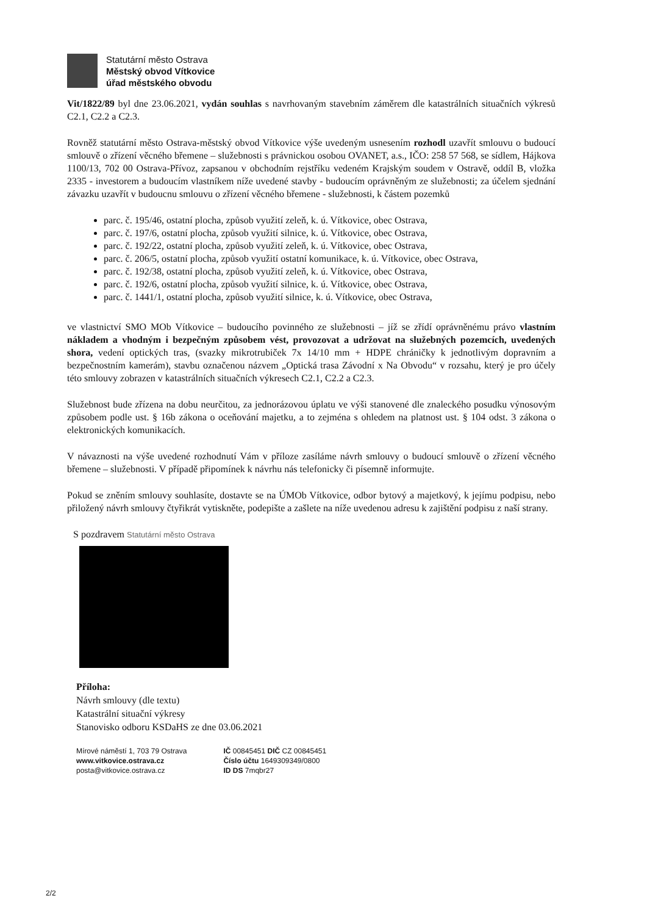Statutární město Ostrava
Městský obvod Vítkovice
úřad městského obvodu
Vit/1822/89 byl dne 23.06.2021, vydán souhlas s navrhovaným stavebním záměrem dle katastrálních situačních výkresů C2.1, C2.2 a C2.3.
Rovněž statutární město Ostrava-městský obvod Vítkovice výše uvedeným usnesením rozhodl uzavřít smlouvu o budoucí smlouvě o zřízení věcného břemene – služebnosti s právnickou osobou OVANET, a.s., IČO: 258 57 568, se sídlem, Hájkova 1100/13, 702 00 Ostrava-Přívoz, zapsanou v obchodním rejstříku vedeném Krajským soudem v Ostravě, oddíl B, vložka 2335 - investorem a budoucím vlastníkem níže uvedené stavby - budoucím oprávněným ze služebnosti; za účelem sjednání závazku uzavřít v budoucnu smlouvu o zřízení věcného břemene - služebnosti, k částem pozemků
parc. č. 195/46, ostatní plocha, způsob využití zeleň, k. ú. Vítkovice, obec Ostrava,
parc. č. 197/6, ostatní plocha, způsob využití silnice, k. ú. Vítkovice, obec Ostrava,
parc. č. 192/22, ostatní plocha, způsob využití zeleň, k. ú. Vítkovice, obec Ostrava,
parc. č. 206/5, ostatní plocha, způsob využití ostatní komunikace, k. ú. Vítkovice, obec Ostrava,
parc. č. 192/38, ostatní plocha, způsob využití zeleň, k. ú. Vítkovice, obec Ostrava,
parc. č. 192/6, ostatní plocha, způsob využití silnice, k. ú. Vítkovice, obec Ostrava,
parc. č. 1441/1, ostatní plocha, způsob využití silnice, k. ú. Vítkovice, obec Ostrava,
ve vlastnictví SMO MOb Vítkovice – budoucího povinného ze služebnosti – jíž se zřídí oprávněnému právo vlastním nákladem a vhodným i bezpečným způsobem vést, provozovat a udržovat na služebných pozemcích, uvedených shora, vedení optických tras, (svazky mikrotrubiček 7x 14/10 mm + HDPE chráničky k jednotlivým dopravním a bezpečnostním kamerám), stavbu označenou názvem „Optická trasa Závodní x Na Obvodu“ v rozsahu, který je pro účely této smlouvy zobrazen v katastrálních situačních výkresech C2.1, C2.2 a C2.3.
Služebnost bude zřízena na dobu neurčitou, za jednorázovou úplatu ve výši stanovené dle znaleckého posudku výnosovým způsobem podle ust. § 16b zákona o oceňování majetku, a to zejména s ohledem na platnost ust. § 104 odst. 3 zákona o elektronických komunikacích.
V návaznosti na výše uvedené rozhodnutí Vám v příloze zasíláme návrh smlouvy o budoucí smlouvě o zřízení věcného břemene – služebnosti. V případě připomínek k návrhu nás telefonicky či písemně informujte.
Pokud se zněním smlouvy souhlasíte, dostavte se na ÚMOb Vítkovice, odbor bytový a majetkový, k jejímu podpisu, nebo přiložený návrh smlouvy čtyřikrát vytiskněte, podepište a zašlete na níže uvedenou adresu k zajištění podpisu z naší strany.
S pozdravem Statutární město Ostrava
Příloha:
Návrh smlouvy (dle textu)
Katastrální situační výkresy
Stanovisko odboru KSDaHS ze dne 03.06.2021
Mírové náměstí 1, 703 79 Ostrava
www.vitkovice.ostrava.cz
posta@vitkovice.ostrava.cz
IČ 00845451 DIČ CZ 00845451
Číslo účtu 1649309349/0800
ID DS 7mqbr27
2/2